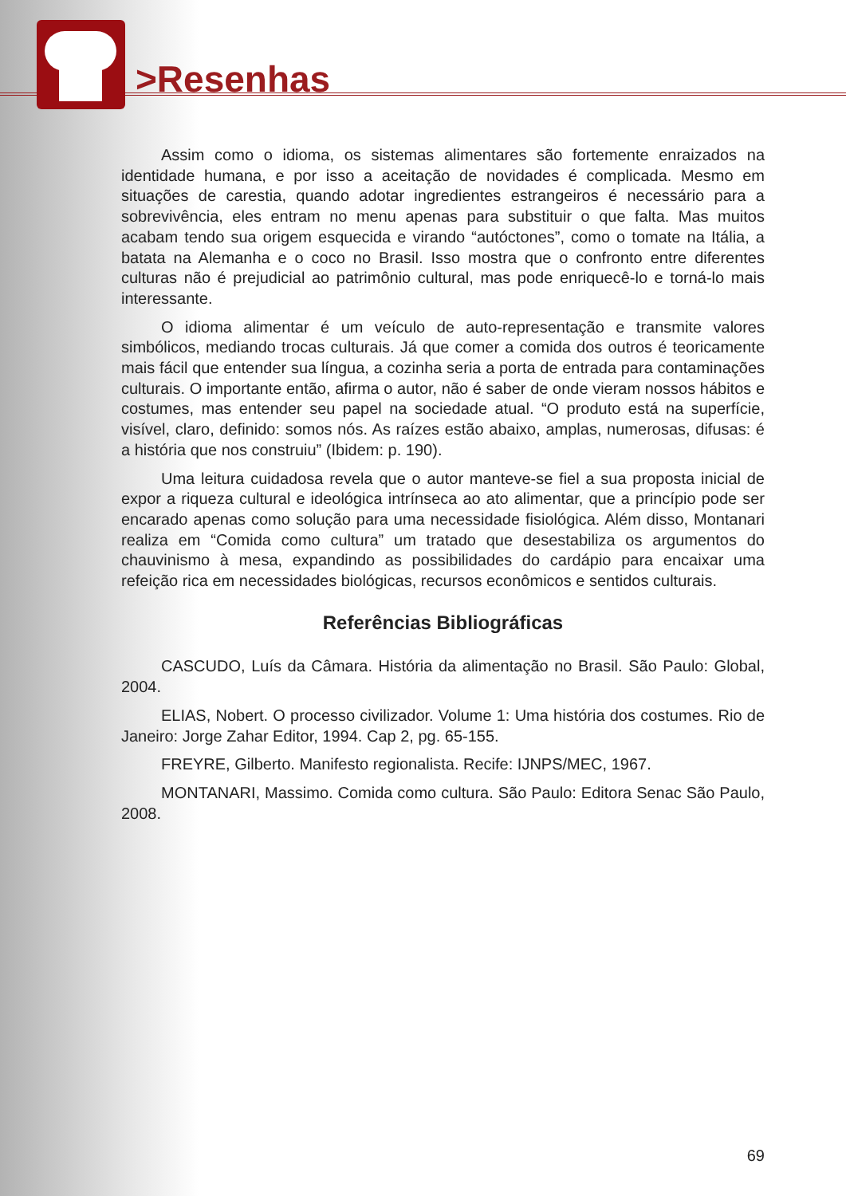>Resenhas
Assim como o idioma, os sistemas alimentares são fortemente enraizados na identidade humana, e por isso a aceitação de novidades é complicada. Mesmo em situações de carestia, quando adotar ingredientes estrangeiros é necessário para a sobrevivência, eles entram no menu apenas para substituir o que falta. Mas muitos acabam tendo sua origem esquecida e virando “autóctones”, como o tomate na Itália, a batata na Alemanha e o coco no Brasil. Isso mostra que o confronto entre diferentes culturas não é prejudicial ao patrimônio cultural, mas pode enriquecê-lo e torná-lo mais interessante.
O idioma alimentar é um veículo de auto-representação e transmite valores simbólicos, mediando trocas culturais. Já que comer a comida dos outros é teoricamente mais fácil que entender sua língua, a cozinha seria a porta de entrada para contaminações culturais. O importante então, afirma o autor, não é saber de onde vieram nossos hábitos e costumes, mas entender seu papel na sociedade atual. “O produto está na superfície, visível, claro, definido: somos nós. As raízes estão abaixo, amplas, numerosas, difusas: é a história que nos construiu” (Ibidem: p. 190).
Uma leitura cuidadosa revela que o autor manteve-se fiel a sua proposta inicial de expor a riqueza cultural e ideológica intrínseca ao ato alimentar, que a princípio pode ser encarado apenas como solução para uma necessidade fisiológica. Além disso, Montanari realiza em “Comida como cultura” um tratado que desestabiliza os argumentos do chauvinismo à mesa, expandindo as possibilidades do cardápio para encaixar uma refeição rica em necessidades biológicas, recursos econômicos e sentidos culturais.
Referências Bibliográficas
CASCUDO, Luís da Câmara. História da alimentação no Brasil. São Paulo: Global, 2004.
ELIAS, Nobert. O processo civilizador. Volume 1: Uma história dos costumes. Rio de Janeiro: Jorge Zahar Editor, 1994. Cap 2, pg. 65-155.
FREYRE, Gilberto. Manifesto regionalista. Recife: IJNPS/MEC, 1967.
MONTANARI, Massimo. Comida como cultura. São Paulo: Editora Senac São Paulo, 2008.
69